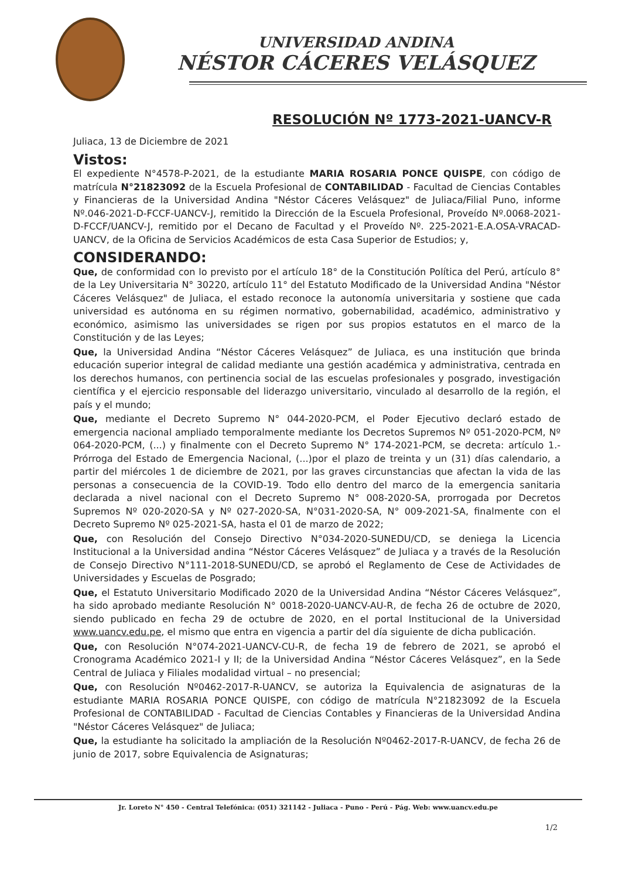UNIVERSIDAD ANDINA
NÉSTOR CÁCERES VELÁSQUEZ
RESOLUCIÓN Nº 1773-2021-UANCV-R
Juliaca, 13 de Diciembre de 2021
Vistos:
El expediente N°4578-P-2021, de la estudiante MARIA ROSARIA PONCE QUISPE, con código de matrícula N°21823092 de la Escuela Profesional de CONTABILIDAD - Facultad de Ciencias Contables y Financieras de la Universidad Andina "Néstor Cáceres Velásquez" de Juliaca/Filial Puno, informe Nº.046-2021-D-FCCF-UANCV-J, remitido la Dirección de la Escuela Profesional, Proveído Nº.0068-2021-D-FCCF/UANCV-J, remitido por el Decano de Facultad y el Proveído Nº. 225-2021-E.A.OSA-VRACAD-UANCV, de la Oficina de Servicios Académicos de esta Casa Superior de Estudios; y,
CONSIDERANDO:
Que, de conformidad con lo previsto por el artículo 18° de la Constitución Política del Perú, artículo 8° de la Ley Universitaria N° 30220, artículo 11° del Estatuto Modificado de la Universidad Andina "Néstor Cáceres Velásquez" de Juliaca, el estado reconoce la autonomía universitaria y sostiene que cada universidad es autónoma en su régimen normativo, gobernabilidad, académico, administrativo y económico, asimismo las universidades se rigen por sus propios estatutos en el marco de la Constitución y de las Leyes;
Que, la Universidad Andina “Néstor Cáceres Velásquez” de Juliaca, es una institución que brinda educación superior integral de calidad mediante una gestión académica y administrativa, centrada en los derechos humanos, con pertinencia social de las escuelas profesionales y posgrado, investigación científica y el ejercicio responsable del liderazgo universitario, vinculado al desarrollo de la región, el país y el mundo;
Que, mediante el Decreto Supremo N° 044-2020-PCM, el Poder Ejecutivo declaró estado de emergencia nacional ampliado temporalmente mediante los Decretos Supremos Nº 051-2020-PCM, Nº 064-2020-PCM, (...) y finalmente con el Decreto Supremo N° 174-2021-PCM, se decreta: artículo 1.- Prórroga del Estado de Emergencia Nacional, (...)por el plazo de treinta y un (31) días calendario, a partir del miércoles 1 de diciembre de 2021, por las graves circunstancias que afectan la vida de las personas a consecuencia de la COVID-19. Todo ello dentro del marco de la emergencia sanitaria declarada a nivel nacional con el Decreto Supremo N° 008-2020-SA, prorrogada por Decretos Supremos Nº 020-2020-SA y Nº 027-2020-SA, N°031-2020-SA, N° 009-2021-SA, finalmente con el Decreto Supremo Nº 025-2021-SA, hasta el 01 de marzo de 2022;
Que, con Resolución del Consejo Directivo N°034-2020-SUNEDU/CD, se deniega la Licencia Institucional a la Universidad andina “Néstor Cáceres Velásquez” de Juliaca y a través de la Resolución de Consejo Directivo N°111-2018-SUNEDU/CD, se aprobó el Reglamento de Cese de Actividades de Universidades y Escuelas de Posgrado;
Que, el Estatuto Universitario Modificado 2020 de la Universidad Andina “Néstor Cáceres Velásquez”, ha sido aprobado mediante Resolución N° 0018-2020-UANCV-AU-R, de fecha 26 de octubre de 2020, siendo publicado en fecha 29 de octubre de 2020, en el portal Institucional de la Universidad www.uancv.edu.pe, el mismo que entra en vigencia a partir del día siguiente de dicha publicación.
Que, con Resolución N°074-2021-UANCV-CU-R, de fecha 19 de febrero de 2021, se aprobó el Cronograma Académico 2021-I y II; de la Universidad Andina “Néstor Cáceres Velásquez”, en la Sede Central de Juliaca y Filiales modalidad virtual – no presencial;
Que, con Resolución Nº0462-2017-R-UANCV, se autoriza la Equivalencia de asignaturas de la estudiante MARIA ROSARIA PONCE QUISPE, con código de matrícula N°21823092 de la Escuela Profesional de CONTABILIDAD - Facultad de Ciencias Contables y Financieras de la Universidad Andina "Néstor Cáceres Velásquez" de Juliaca;
Que, la estudiante ha solicitado la ampliación de la Resolución Nº0462-2017-R-UANCV, de fecha 26 de junio de 2017, sobre Equivalencia de Asignaturas;
Jr. Loreto N° 450 - Central Telefónica: (051) 321142 - Juliaca - Puno - Perú - Pág. Web: www.uancv.edu.pe
1/2